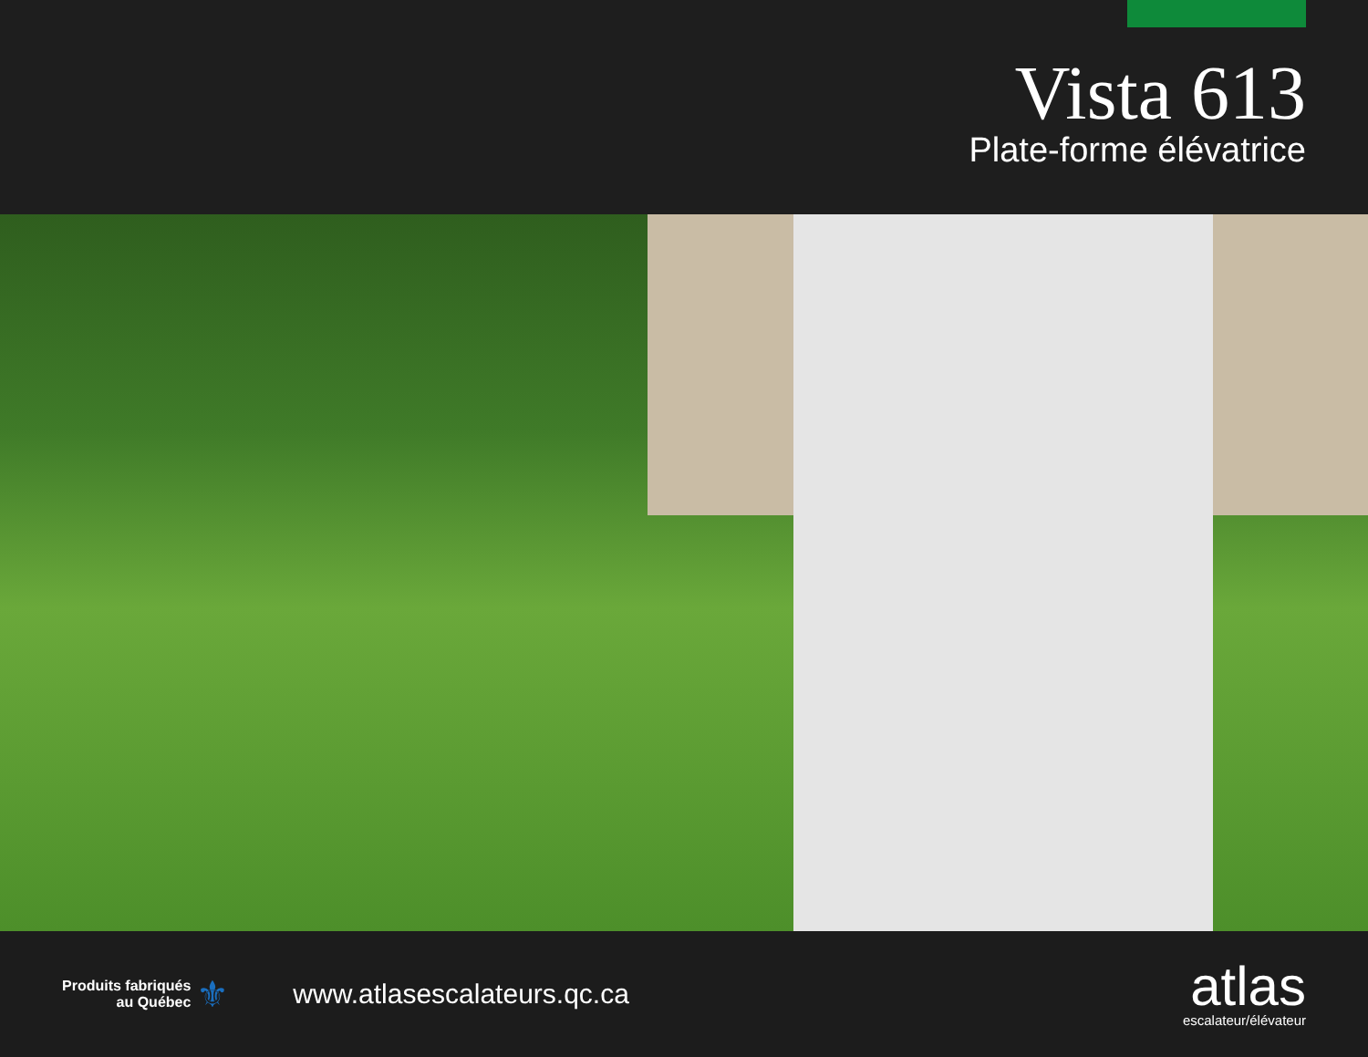Vista 613
Plate-forme élévatrice
Produits fabriqués
au Québec
⚜
www.atlasescalateurs.qc.ca
atlas
escalateur/élévateur